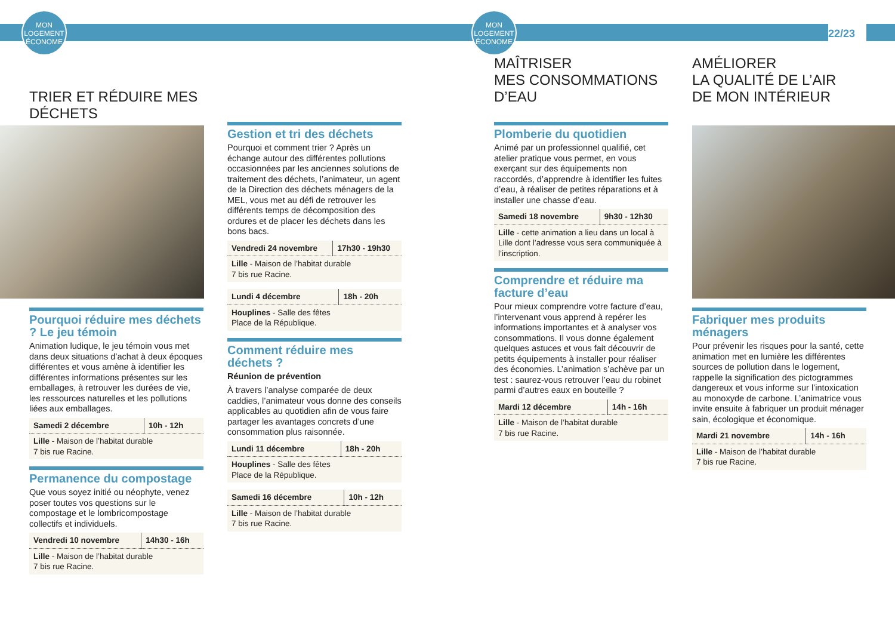MON
LOGEMENT
ÉCONOME
MON
LOGEMENT
ÉCONOME
22/23
TRIER ET RÉDUIRE MES DÉCHETS
Pourquoi réduire mes déchets ? Le jeu témoin
Animation ludique, le jeu témoin vous met dans deux situations d’achat à deux époques différentes et vous amène à identifier les différentes informations présentes sur les emballages, à retrouver les durées de vie, les ressources naturelles et les pollutions liées aux emballages.
| Samedi 2 décembre | 10h - 12h |
| Lille - Maison de l’habitat durable 7 bis rue Racine. | |
Permanence du compostage
Que vous soyez initié ou néophyte, venez poser toutes vos questions sur le compostage et le lombricompostage collectifs et individuels.
| Vendredi 10 novembre | 14h30 - 16h |
| Lille - Maison de l’habitat durable 7 bis rue Racine. | |
Gestion et tri des déchets
Pourquoi et comment trier ? Après un échange autour des différentes pollutions occasionnées par les anciennes solutions de traitement des déchets, l’animateur, un agent de la Direction des déchets ménagers de la MEL, vous met au défi de retrouver les différents temps de décomposition des ordures et de placer les déchets dans les bons bacs.
| Vendredi 24 novembre | 17h30 - 19h30 |
| Lille - Maison de l’habitat durable 7 bis rue Racine. | |
| Lundi 4 décembre | 18h - 20h |
| Houplines - Salle des fêtes Place de la République. | |
Comment réduire mes déchets ?
Réunion de prévention
À travers l’analyse comparée de deux caddies, l’animateur vous donne des conseils applicables au quotidien afin de vous faire partager les avantages concrets d’une consommation plus raisonnée.
| Lundi 11 décembre | 18h - 20h |
| Houplines - Salle des fêtes Place de la République. | |
| Samedi 16 décembre | 10h - 12h |
| Lille - Maison de l’habitat durable 7 bis rue Racine. | |
MAÎTRISER
MES CONSOMMATIONS
D’EAU
AMÉLIORER
LA QUALITÉ DE L’AIR
DE MON INTÉRIEUR
Plomberie du quotidien
Animé par un professionnel qualifié, cet atelier pratique vous permet, en vous exerçant sur des équipements non raccordés, d’apprendre à identifier les fuites d’eau, à réaliser de petites réparations et à installer une chasse d’eau.
| Samedi 18 novembre | 9h30 - 12h30 |
| Lille - cette animation a lieu dans un local à Lille dont l’adresse vous sera communiquée à l’inscription. | |
Comprendre et réduire ma facture d’eau
Pour mieux comprendre votre facture d’eau, l’intervenant vous apprend à repérer les informations importantes et à analyser vos consommations. Il vous donne également quelques astuces et vous fait découvrir de petits équipements à installer pour réaliser des économies. L’animation s’achève par un test : saurez-vous retrouver l’eau du robinet parmi d’autres eaux en bouteille ?
| Mardi 12 décembre | 14h - 16h |
| Lille - Maison de l’habitat durable 7 bis rue Racine. | |
Fabriquer mes produits ménagers
Pour prévenir les risques pour la santé, cette animation met en lumière les différentes sources de pollution dans le logement, rappelle la signification des pictogrammes dangereux et vous informe sur l’intoxication au monoxyde de carbone. L’animatrice vous invite ensuite à fabriquer un produit ménager sain, écologique et économique.
| Mardi 21 novembre | 14h - 16h |
| Lille - Maison de l’habitat durable 7 bis rue Racine. | |